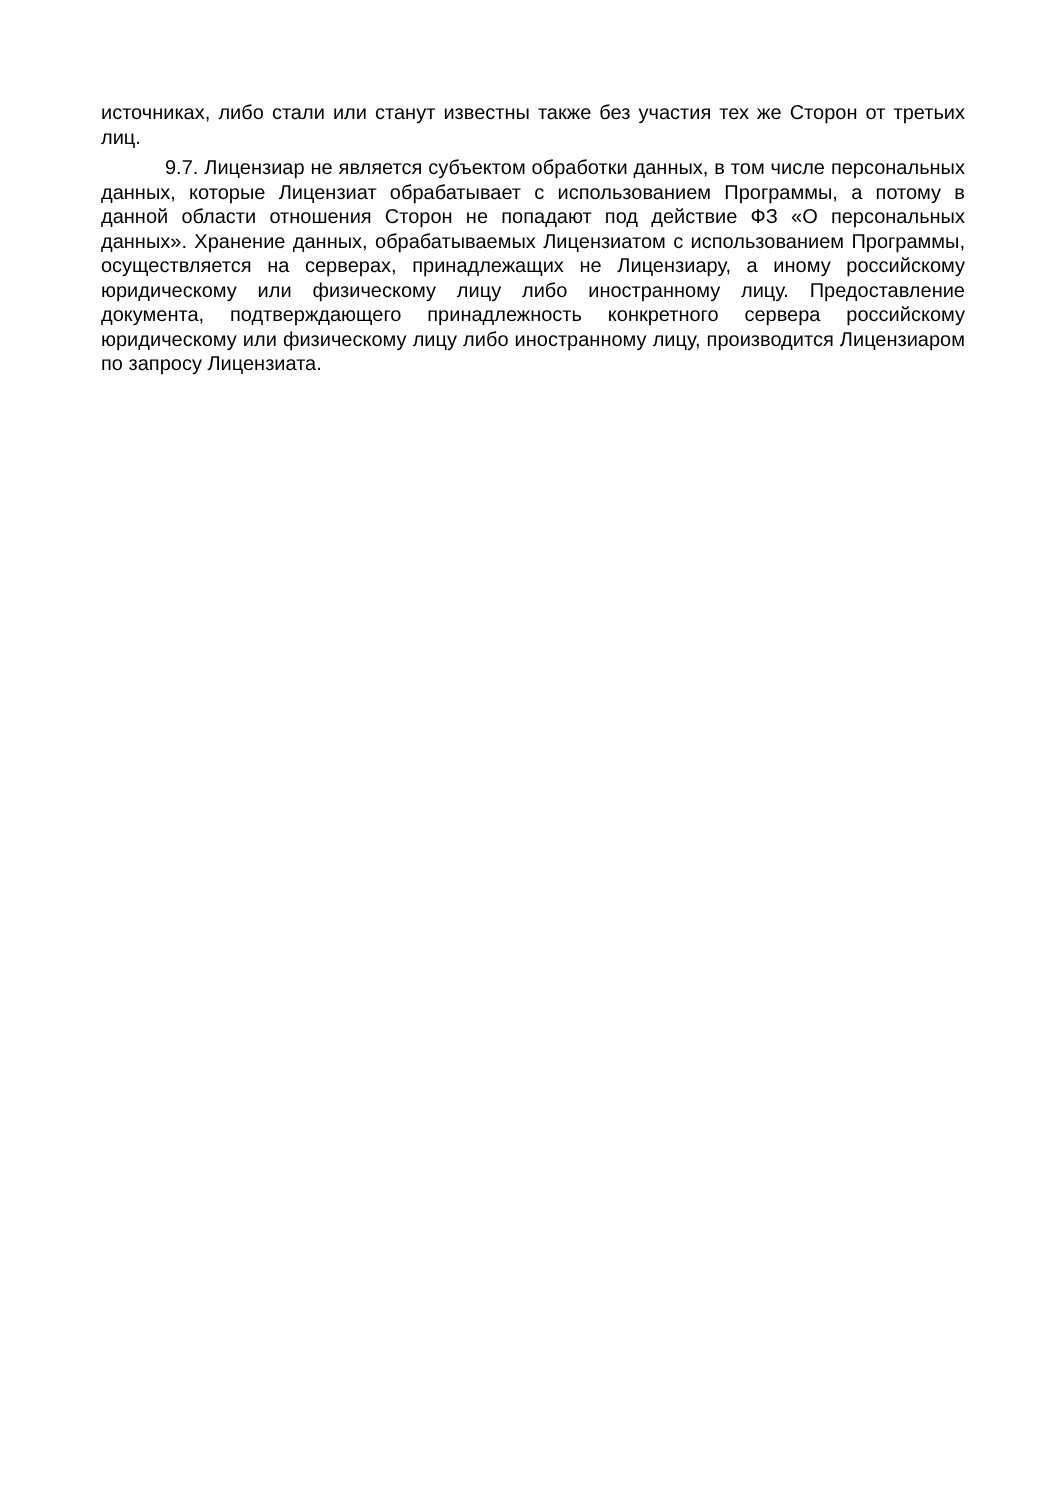источниках, либо стали или станут известны также без участия тех же Сторон от третьих лиц.
9.7. Лицензиар не является субъектом обработки данных, в том числе персональных данных, которые Лицензиат обрабатывает с использованием Программы, а потому в данной области отношения Сторон не попадают под действие ФЗ «О персональных данных». Хранение данных, обрабатываемых Лицензиатом с использованием Программы, осуществляется на серверах, принадлежащих не Лицензиару, а иному российскому юридическому или физическому лицу либо иностранному лицу. Предоставление документа, подтверждающего принадлежность конкретного сервера российскому юридическому или физическому лицу либо иностранному лицу, производится Лицензиаром по запросу Лицензиата.